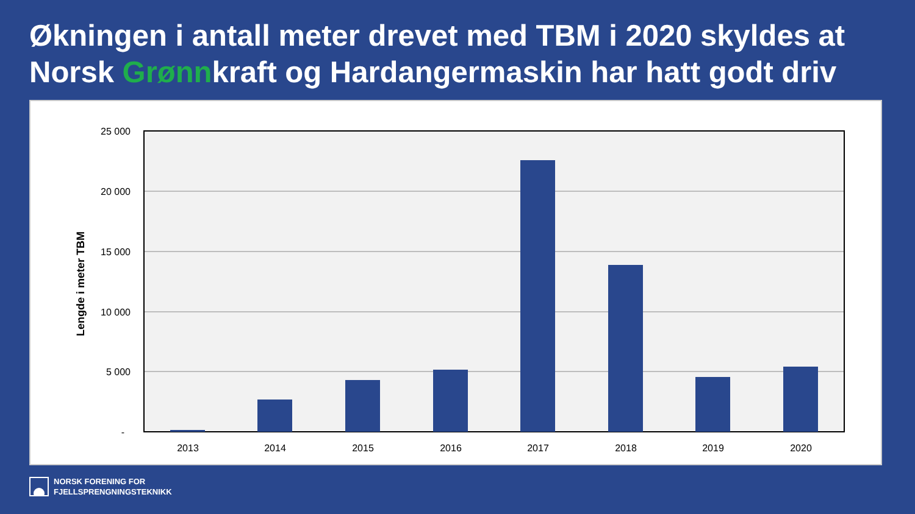Økningen i antall meter drevet med TBM i 2020 skyldes at Norsk Grønnkraft og Hardangermaskin har hatt godt driv
25 000
20 000
15 000
10 000
5 000
-
2013
2014
2015
2016
2017
2018
2019
2020
Lengde i meter TBM
NORSK FORENING FOR
FJELLSPRENGNINGSTEKNIKK